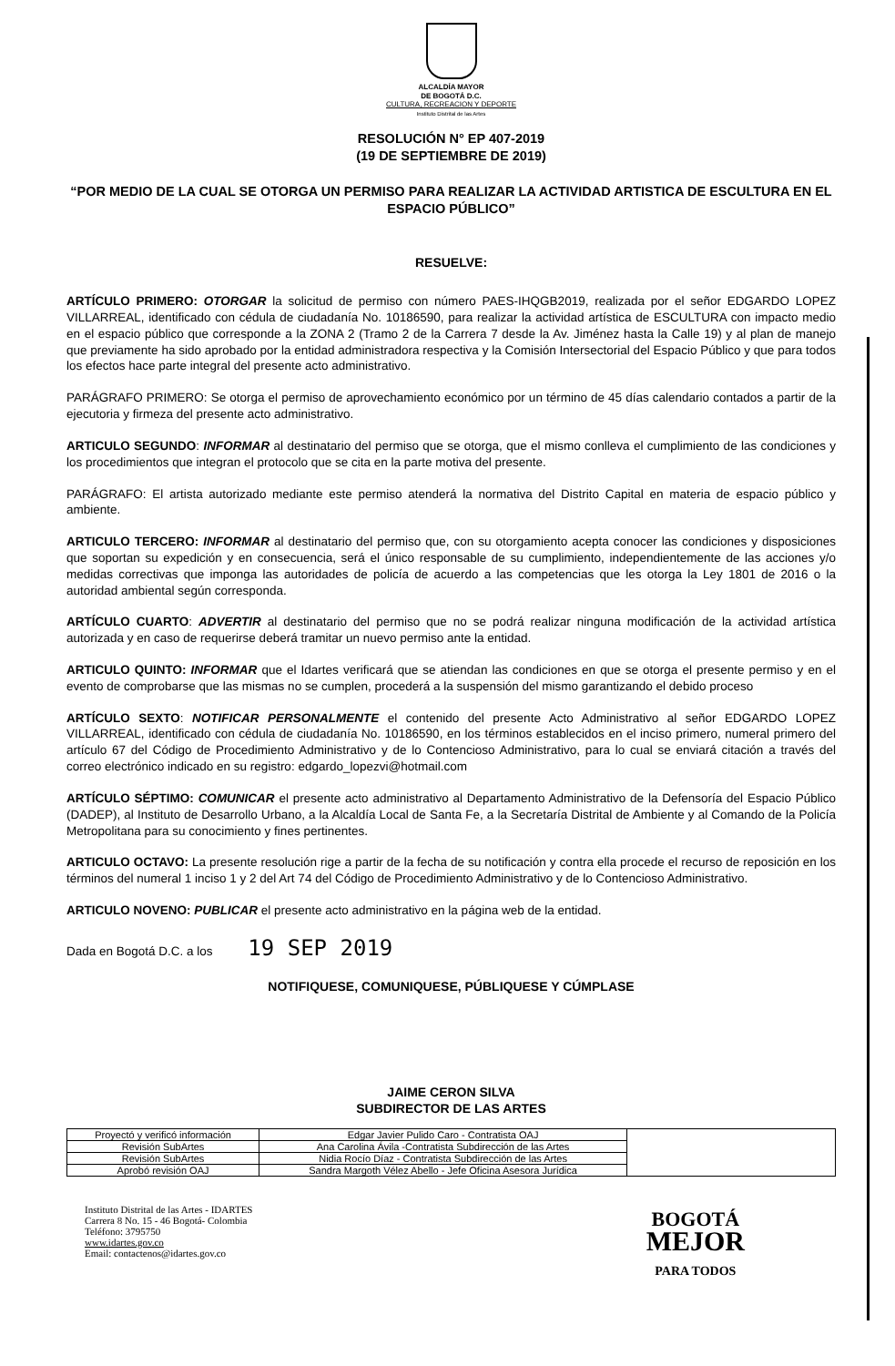ALCALDÍA MAYOR
DE BOGOTÁ D.C.
CULTURA, RECREACION Y DEPORTE
Instituto Distrital de las Artes
RESOLUCIÓN N° EP 407-2019
(19 DE SEPTIEMBRE DE 2019)
“POR MEDIO DE LA CUAL SE OTORGA UN PERMISO PARA REALIZAR LA ACTIVIDAD ARTISTICA DE ESCULTURA EN EL ESPACIO PÚBLICO”
RESUELVE:
ARTÍCULO PRIMERO: OTORGAR la solicitud de permiso con número PAES-IHQGB2019, realizada por el señor EDGARDO LOPEZ VILLARREAL, identificado con cédula de ciudadanía No. 10186590, para realizar la actividad artística de ESCULTURA con impacto medio en el espacio público que corresponde a la ZONA 2 (Tramo 2 de la Carrera 7 desde la Av. Jiménez hasta la Calle 19) y al plan de manejo que previamente ha sido aprobado por la entidad administradora respectiva y la Comisión Intersectorial del Espacio Público y que para todos los efectos hace parte integral del presente acto administrativo.
PARÁGRAFO PRIMERO: Se otorga el permiso de aprovechamiento económico por un término de 45 días calendario contados a partir de la ejecutoria y firmeza del presente acto administrativo.
ARTICULO SEGUNDO: INFORMAR al destinatario del permiso que se otorga, que el mismo conlleva el cumplimiento de las condiciones y los procedimientos que integran el protocolo que se cita en la parte motiva del presente.
PARÁGRAFO: El artista autorizado mediante este permiso atenderá la normativa del Distrito Capital en materia de espacio público y ambiente.
ARTICULO TERCERO: INFORMAR al destinatario del permiso que, con su otorgamiento acepta conocer las condiciones y disposiciones que soportan su expedición y en consecuencia, será el único responsable de su cumplimiento, independientemente de las acciones y/o medidas correctivas que imponga las autoridades de policía de acuerdo a las competencias que les otorga la Ley 1801 de 2016 o la autoridad ambiental según corresponda.
ARTÍCULO CUARTO: ADVERTIR al destinatario del permiso que no se podrá realizar ninguna modificación de la actividad artística autorizada y en caso de requerirse deberá tramitar un nuevo permiso ante la entidad.
ARTICULO QUINTO: INFORMAR que el Idartes verificará que se atiendan las condiciones en que se otorga el presente permiso y en el evento de comprobarse que las mismas no se cumplen, procederá a la suspensión del mismo garantizando el debido proceso
ARTÍCULO SEXTO: NOTIFICAR PERSONALMENTE el contenido del presente Acto Administrativo al señor EDGARDO LOPEZ VILLARREAL, identificado con cédula de ciudadanía No. 10186590, en los términos establecidos en el inciso primero, numeral primero del artículo 67 del Código de Procedimiento Administrativo y de lo Contencioso Administrativo, para lo cual se enviará citación a través del correo electrónico indicado en su registro: edgardo_lopezvi@hotmail.com
ARTÍCULO SÉPTIMO: COMUNICAR el presente acto administrativo al Departamento Administrativo de la Defensoría del Espacio Público (DADEP), al Instituto de Desarrollo Urbano, a la Alcaldía Local de Santa Fe, a la Secretaría Distrital de Ambiente y al Comando de la Policía Metropolitana para su conocimiento y fines pertinentes.
ARTICULO OCTAVO: La presente resolución rige a partir de la fecha de su notificación y contra ella procede el recurso de reposición en los términos del numeral 1 inciso 1 y 2 del Art 74 del Código de Procedimiento Administrativo y de lo Contencioso Administrativo.
ARTICULO NOVENO: PUBLICAR el presente acto administrativo en la página web de la entidad.
Dada en Bogotá D.C. a los 19 SEP 2019
NOTIFIQUESE, COMUNIQUESE, PÚBLIQUESE Y CÚMPLASE
JAIME CERON SILVA
SUBDIRECTOR DE LAS ARTES
| Proyectó y verificó información | Edgar Javier Pulido Caro - Contratista OAJ | |
| Revisión SubArtes | Ana Carolina Ávila -Contratista Subdirección de las Artes | |
| Revisión SubArtes | Nidia Rocío Díaz - Contratista Subdirección de las Artes | |
| Aprobó revisión OAJ | Sandra Margoth Vélez Abello - Jefe Oficina Asesora Jurídica | |
Instituto Distrital de las Artes - IDARTES
Carrera 8 No. 15 - 46 Bogotá- Colombia
Teléfono: 3795750
www.idartes.gov.co
Email: contactenos@idartes.gov.co
BOGOTÁ
MEJOR
PARA TODOS